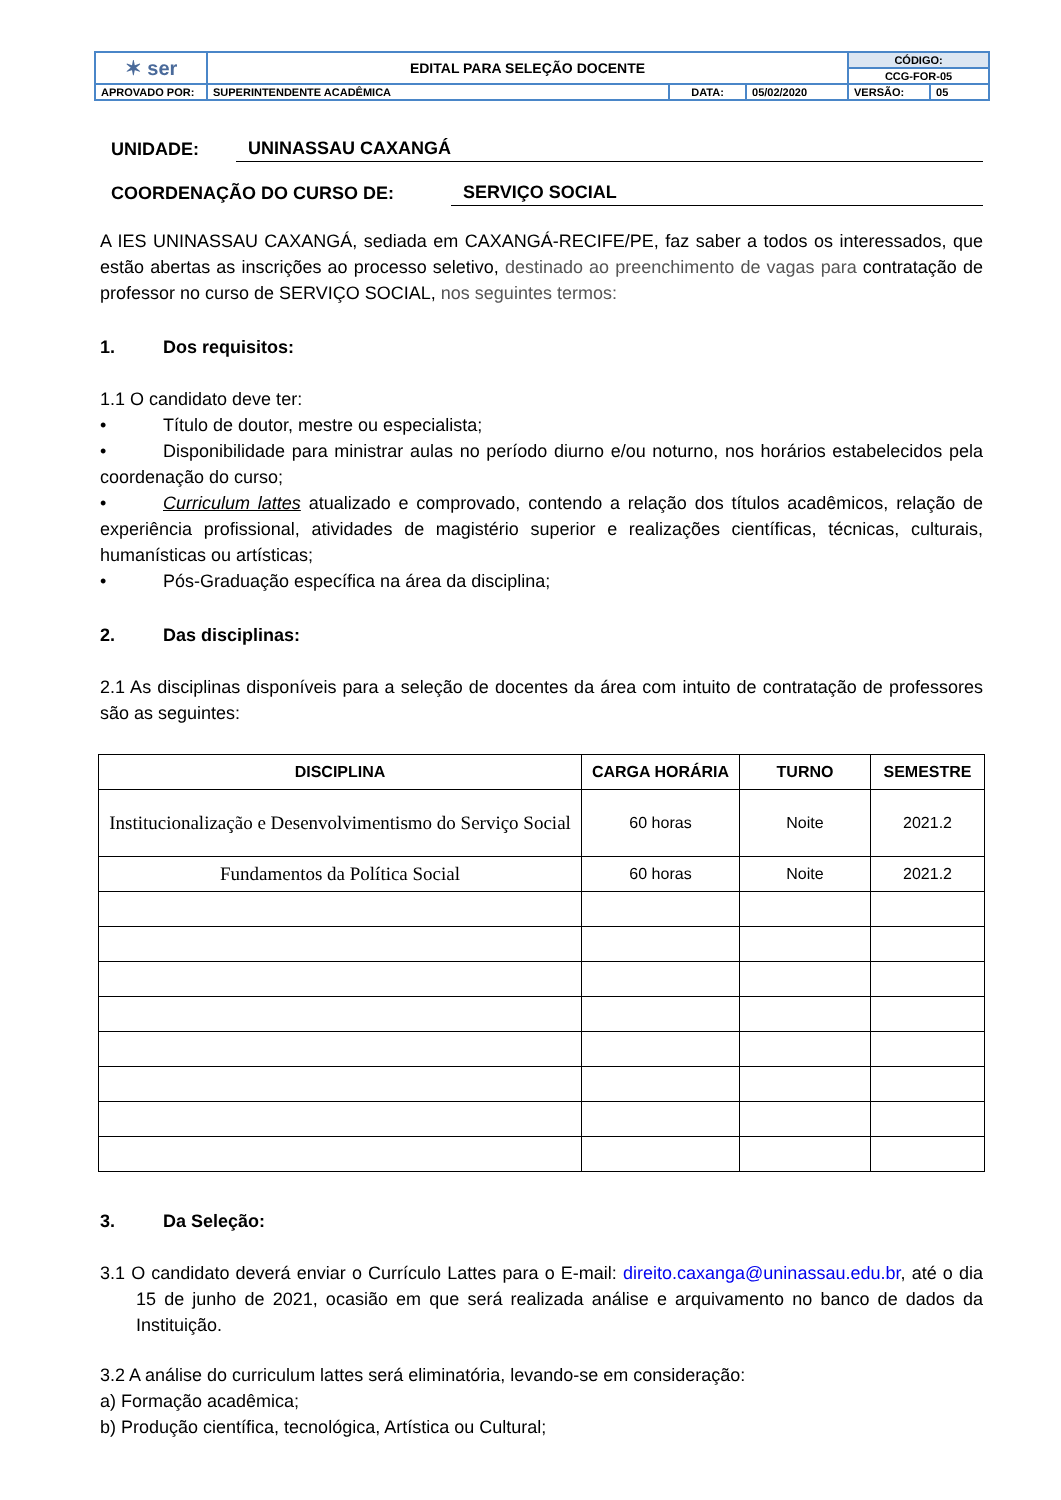| ✶ ser | EDITAL PARA SELEÇÃO DOCENTE | | | CÓDIGO: | |
| | | | | CCG-FOR-05 | |
| APROVADO POR: | SUPERINTENDENTE ACADÊMICA | DATA: | 05/02/2020 | VERSÃO: | 05 |
UNIDADE: UNINASSAU CAXANGÁ
COORDENAÇÃO DO CURSO DE: SERVIÇO SOCIAL
A IES UNINASSAU CAXANGÁ, sediada em CAXANGÁ-RECIFE/PE, faz saber a todos os interessados, que estão abertas as inscrições ao processo seletivo, destinado ao preenchimento de vagas para contratação de professor no curso de SERVIÇO SOCIAL, nos seguintes termos:
1. Dos requisitos:
1.1 O candidato deve ter:
• Título de doutor, mestre ou especialista;
• Disponibilidade para ministrar aulas no período diurno e/ou noturno, nos horários estabelecidos pela coordenação do curso;
• Curriculum lattes atualizado e comprovado, contendo a relação dos títulos acadêmicos, relação de experiência profissional, atividades de magistério superior e realizações científicas, técnicas, culturais, humanísticas ou artísticas;
• Pós-Graduação específica na área da disciplina;
2. Das disciplinas:
2.1 As disciplinas disponíveis para a seleção de docentes da área com intuito de contratação de professores são as seguintes:
| DISCIPLINA | CARGA HORÁRIA | TURNO | SEMESTRE |
| --- | --- | --- | --- |
| Institucionalização e Desenvolvimentismo do Serviço Social | 60 horas | Noite | 2021.2 |
| Fundamentos da Política Social | 60 horas | Noite | 2021.2 |
3. Da Seleção:
3.1 O candidato deverá enviar o Currículo Lattes para o E-mail: direito.caxanga@uninassau.edu.br, até o dia 15 de junho de 2021, ocasião em que será realizada análise e arquivamento no banco de dados da Instituição.
3.2 A análise do curriculum lattes será eliminatória, levando-se em consideração:
a) Formação acadêmica;
b) Produção científica, tecnológica, Artística ou Cultural;